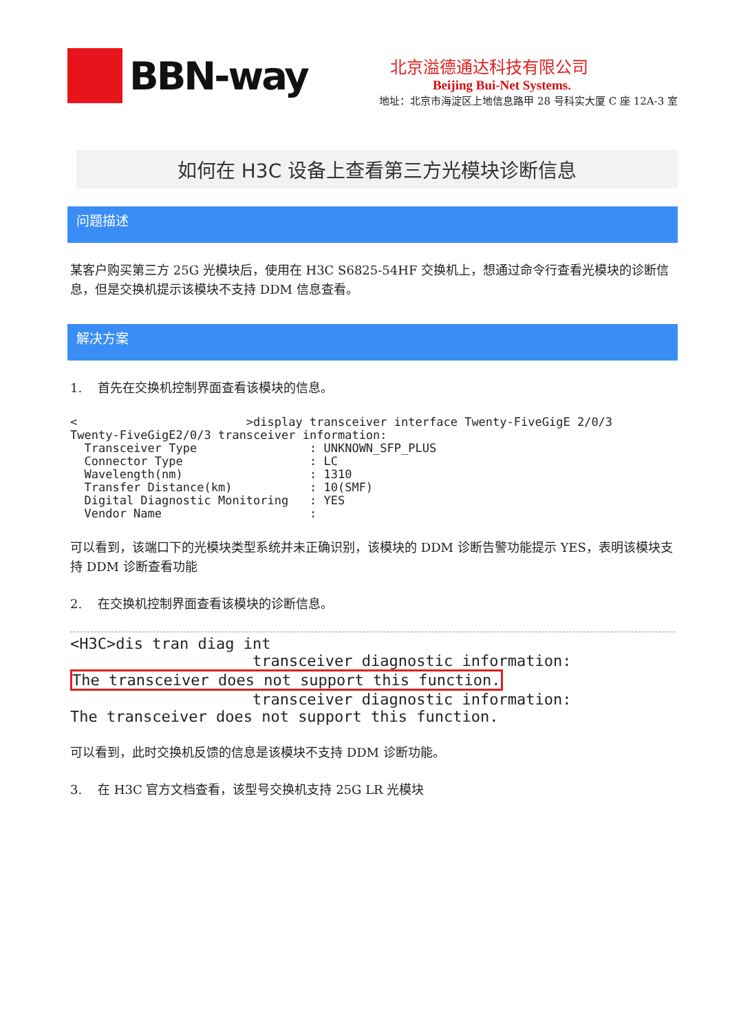BBN-way
北京溢德通达科技有限公司
Beijing Bui-Net Systems.
地址：北京市海淀区上地信息路甲 28 号科实大厦 C 座 12A-3 室
如何在 H3C 设备上查看第三方光模块诊断信息
问题描述
某客户购买第三方 25G 光模块后，使用在 H3C S6825-54HF 交换机上，想通过命令行查看光模块的诊断信息，但是交换机提示该模块不支持 DDM 信息查看。
解决方案
1. 首先在交换机控制界面查看该模块的信息。
<                        >display transceiver interface Twenty-FiveGigE 2/0/3
Twenty-FiveGigE2/0/3 transceiver information:
  Transceiver Type                : UNKNOWN_SFP_PLUS
  Connector Type                  : LC
  Wavelength(nm)                  : 1310
  Transfer Distance(km)           : 10(SMF)
  Digital Diagnostic Monitoring   : YES
  Vendor Name                     : 
可以看到，该端口下的光模块类型系统并未正确识别，该模块的 DDM 诊断告警功能提示 YES，表明该模块支持 DDM 诊断查看功能
2. 在交换机控制界面查看该模块的诊断信息。
<H3C>dis tran diag int
                    transceiver diagnostic information:
The transceiver does not support this function.
                    transceiver diagnostic information:
The transceiver does not support this function.
可以看到，此时交换机反馈的信息是该模块不支持 DDM 诊断功能。
3. 在 H3C 官方文档查看，该型号交换机支持 25G LR 光模块